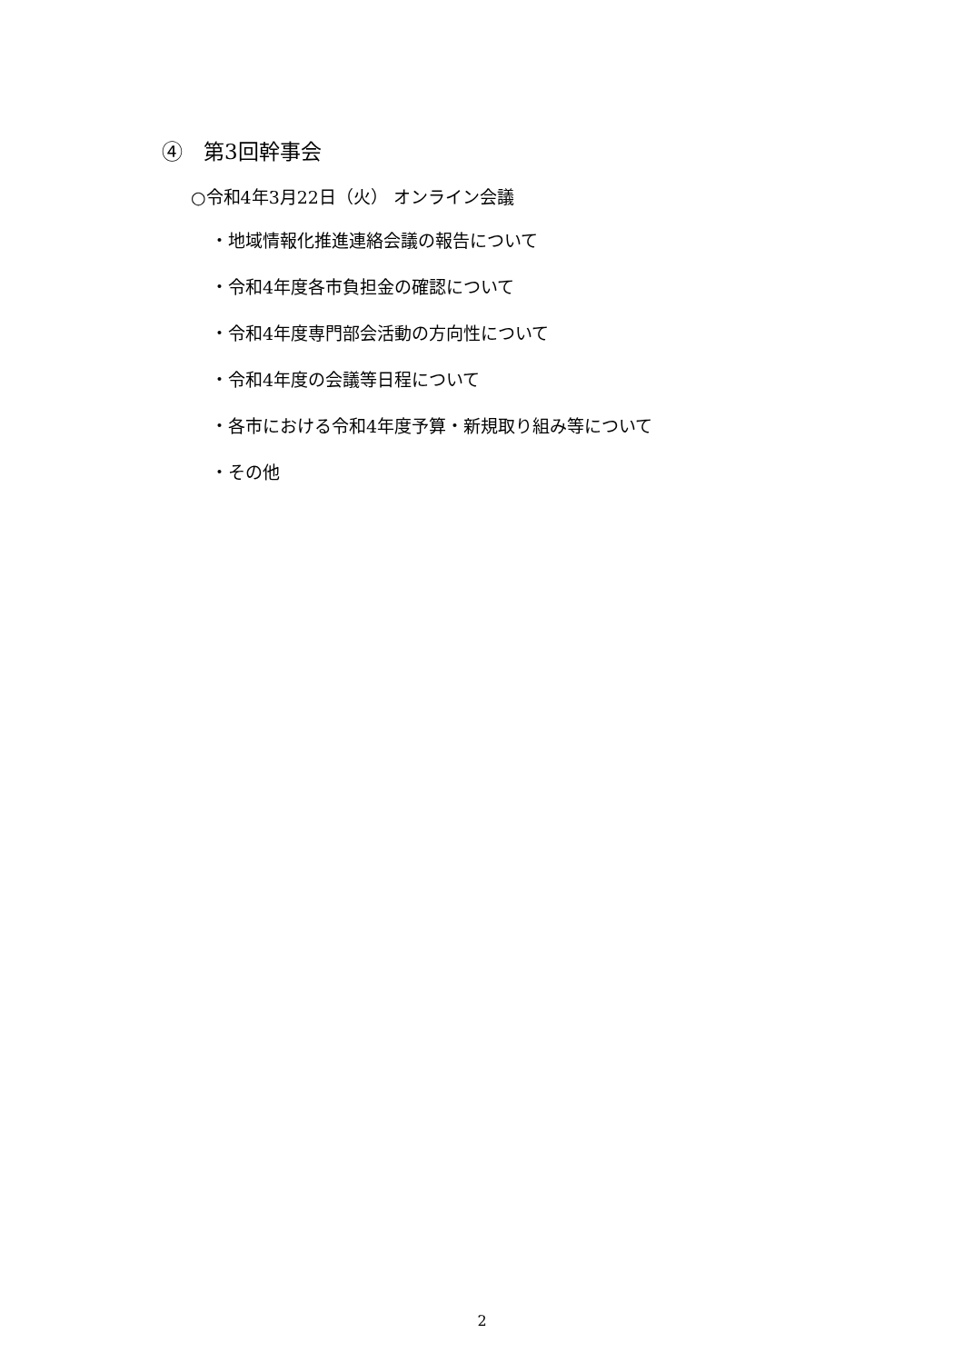④　第3回幹事会
○令和4年3月22日（火） オンライン会議
・地域情報化推進連絡会議の報告について
・令和4年度各市負担金の確認について
・令和4年度専門部会活動の方向性について
・令和4年度の会議等日程について
・各市における令和4年度予算・新規取り組み等について
・その他
2